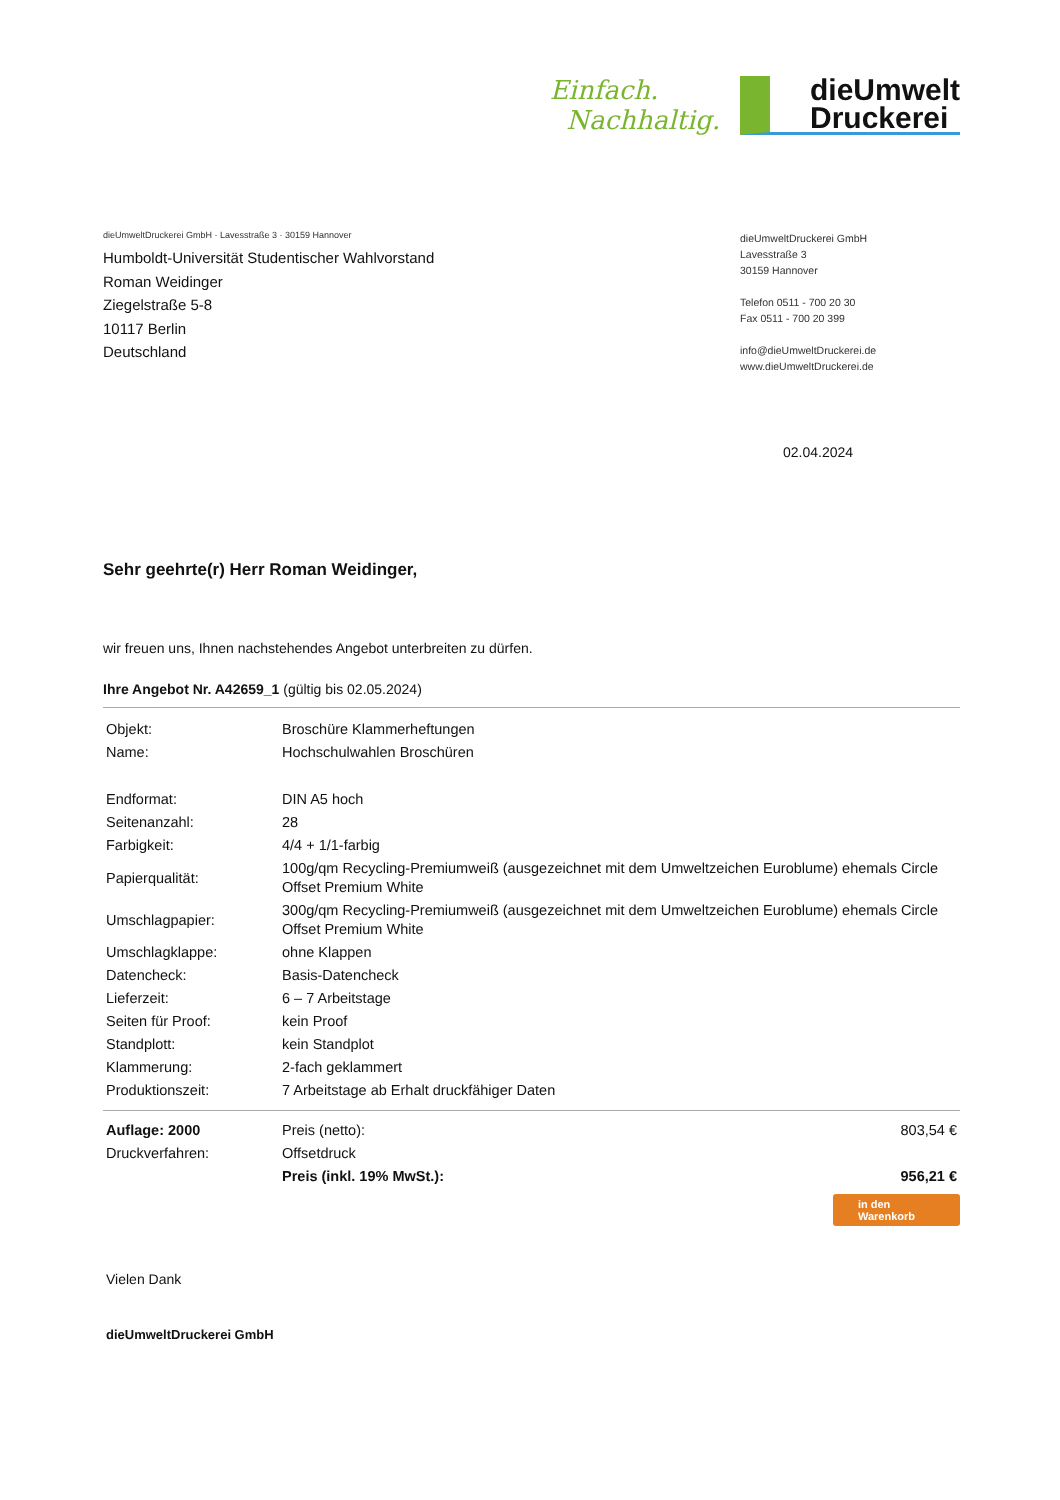Einfach.
Nachhaltig.
dieUmwelt
Druckerei
dieUmweltDruckerei GmbH · Lavesstraße 3 · 30159 Hannover
Humboldt-Universität Studentischer Wahlvorstand
Roman Weidinger
Ziegelstraße 5-8
10117 Berlin
Deutschland
dieUmweltDruckerei GmbH
Lavesstraße 3
30159 Hannover
Telefon 0511 - 700 20 30
Fax 0511 - 700 20 399
info@dieUmweltDruckerei.de
www.dieUmweltDruckerei.de
02.04.2024
Sehr geehrte(r) Herr Roman Weidinger,
wir freuen uns, Ihnen nachstehendes Angebot unterbreiten zu dürfen.
Ihre Angebot Nr. A42659_1 (gültig bis 02.05.2024)
| Objekt: | Broschüre Klammerheftungen |
| Name: | Hochschulwahlen Broschüren |
| Endformat: | DIN A5 hoch |
| Seitenanzahl: | 28 |
| Farbigkeit: | 4/4 + 1/1-farbig |
| Papierqualität: | 100g/qm Recycling-Premiumweiß (ausgezeichnet mit dem Umweltzeichen Euroblume) ehemals Circle Offset Premium White |
| Umschlagpapier: | 300g/qm Recycling-Premiumweiß (ausgezeichnet mit dem Umweltzeichen Euroblume) ehemals Circle Offset Premium White |
| Umschlagklappe: | ohne Klappen |
| Datencheck: | Basis-Datencheck |
| Lieferzeit: | 6 – 7 Arbeitstage |
| Seiten für Proof: | kein Proof |
| Standplott: | kein Standplot |
| Klammerung: | 2-fach geklammert |
| Produktionszeit: | 7 Arbeitstage ab Erhalt druckfähiger Daten |
| Auflage: 2000 | Preis (netto): | 803,54 € |
| Druckverfahren: | Offsetdruck | |
| | Preis (inkl. 19% MwSt.): | 956,21 € |
in den
Warenkorb
Vielen Dank
dieUmweltDruckerei GmbH